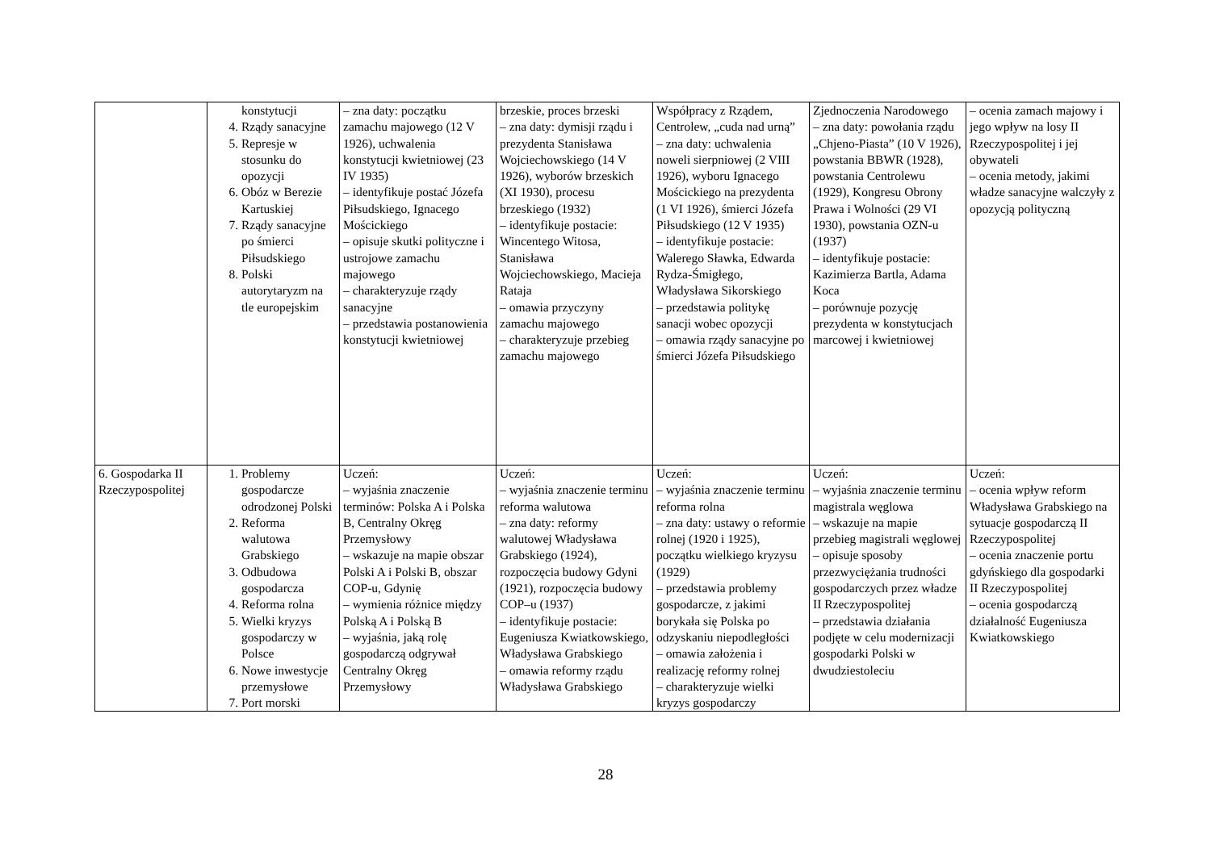| | konstytucji 4. Rządy sanacyjne 5. Represje w stosunku do opozycji 6. Obóz w Berezie Kartuskiej 7. Rządy sanacyjne po śmierci Piłsudskiego 8. Polski autorytaryzm na tle europejskim | – zna daty: początku zamachu majowego (12 V 1926), uchwalenia konstytucji kwietniowej (23 IV 1935) – identyfikuje postać Józefa Piłsudskiego, Ignacego Mościckiego – opisuje skutki polityczne i ustrojowe zamachu majowego – charakteryzuje rządy sanacyjne – przedstawia postanowienia konstytucji kwietniowej | brzeskie, proces brzeski – zna daty: dymisji rządu i prezydenta Stanisława Wojciechowskiego (14 V 1926), wyborów brzeskich (XI 1930), procesu brzeskiego (1932) – identyfikuje postacie: Wincentego Witosa, Stanisława Wojciechowskiego, Macieja Rataja – omawia przyczyny zamachu majowego – charakteryzuje przebieg zamachu majowego | Współpracy z Rządem, Centrolew, „cuda nad urną” – zna daty: uchwalenia noweli sierpniowej (2 VIII 1926), wyboru Ignacego Mościckiego na prezydenta (1 VI 1926), śmierci Józefa Piłsudskiego (12 V 1935) – identyfikuje postacie: Walerego Sławka, Edwarda Rydza-Śmigłego, Władysława Sikorskiego – przedstawia politykę sanacji wobec opozycji – omawia rządy sanacyjne po śmierci Józefa Piłsudskiego | Zjednoczenia Narodowego – zna daty: powołania rządu „Chjeno-Piasta” (10 V 1926), powstania BBWR (1928), powstania Centrolewu (1929), Kongresu Obrony Prawa i Wolności (29 VI 1930), powstania OZN-u (1937) – identyfikuje postacie: Kazimierza Bartla, Adama Koca – porównuje pozycję prezydenta w konstytucjach marcowej i kwietniowej | – ocenia zamach majowy i jego wpływ na losy II Rzeczypospolitej i jej obywateli – ocenia metody, jakimi władze sanacyjne walczyły z opozycją polityczną |
| 6. Gospodarka II Rzeczypospolitej | 1. Problemy gospodarcze odrodzonej Polski 2. Reforma walutowa Grabskiego 3. Odbudowa gospodarcza 4. Reforma rolna 5. Wielki kryzys gospodarczy w Polsce 6. Nowe inwestycje przemysłowe 7. Port morski | Uczeń: – wyjaśnia znaczenie terminów: Polska A i Polska B, Centralny Okręg Przemysłowy – wskazuje na mapie obszar Polski A i Polski B, obszar COP-u, Gdynię – wymienia różnice między Polską A i Polską B – wyjaśnia, jaką rolę gospodarczą odgrywał Centralny Okręg Przemysłowy | Uczeń: – wyjaśnia znaczenie terminu reforma walutowa – zna daty: reformy walutowej Władysława Grabskiego (1924), rozpoczęcia budowy Gdyni (1921), rozpoczęcia budowy COP–u (1937) – identyfikuje postacie: Eugeniusza Kwiatkowskiego, Władysława Grabskiego – omawia reformy rządu Władysława Grabskiego | Uczeń: – wyjaśnia znaczenie terminu reforma rolna – zna daty: ustawy o reformie rolnej (1920 i 1925), początku wielkiego kryzysu (1929) – przedstawia problemy gospodarcze, z jakimi borykała się Polska po odzyskaniu niepodległości – omawia założenia i realizację reformy rolnej – charakteryzuje wielki kryzys gospodarczy | Uczeń: – wyjaśnia znaczenie terminu magistrala węglowa – wskazuje na mapie przebieg magistrali węglowej – opisuje sposoby przezwyciężania trudności gospodarczych przez władze II Rzeczypospolitej – przedstawia działania podjęte w celu modernizacji gospodarki Polski w dwudziestoleciu | Uczeń: – ocenia wpływ reform Władysława Grabskiego na sytuacje gospodarczą II Rzeczypospolitej – ocenia znaczenie portu gdyńskiego dla gospodarki II Rzeczypospolitej – ocenia gospodarczą działalność Eugeniusza Kwiatkowskiego |
28